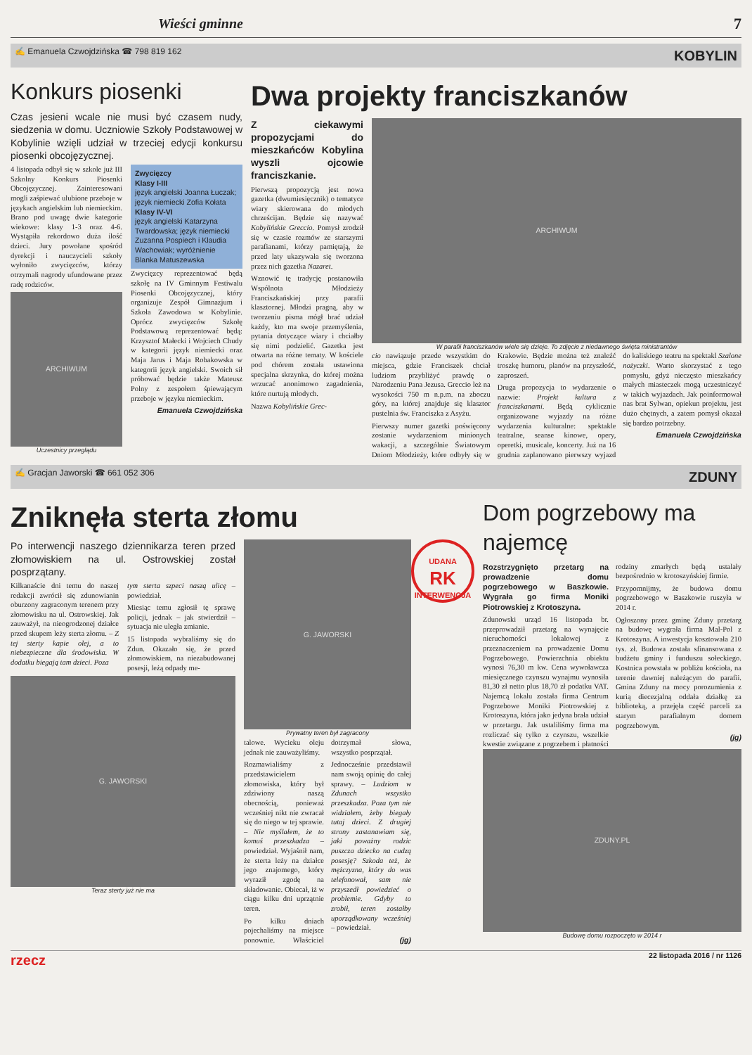Wieści gminne 7
✍ Emanuela Czwojdzińska ☎ 798 819 162 KOBYLIN
Konkurs piosenki
Czas jesieni wcale nie musi być czasem nudy, siedzenia w domu. Uczniowie Szkoły Podstawowej w Kobylinie wzięli udział w trzeciej edycji konkursu piosenki obcojęzycznej.
4 listopada odbył się w szkole już III Szkolny Konkurs Piosenki Obcojęzycznej. Zainteresowani mogli zaśpiewać ulubione przeboje w językach angielskim lub niemieckim. Brano pod uwagę dwie kategorie wiekowe: klasy 1-3 oraz 4-6. Wystąpiła rekordowo duża ilość dzieci. Jury powołane spośród dyrekcji i nauczycieli szkoły wyłoniło zwycięzców, którzy otrzymali nagrody ufundowane przez radę rodziców.
ARCHIWUM
Uczestnicy przeglądu
Zwycięzcy
Klasy I-III
język angielski Joanna Łuczak; język niemiecki Zofia Kołata
Klasy IV-VI
język angielski Katarzyna Twardowska; język niemiecki Zuzanna Pospiech i Klaudia Wachowiak; wyróżnienie Blanka Matuszewska
Zwycięzcy reprezentować będą szkołę na IV Gminnym Festiwalu Piosenki Obcojęzycznej, który organizuje Zespół Gimnazjum i Szkoła Zawodowa w Kobylinie. Oprócz zwycięzców Szkołę Podstawową reprezentować będą: Krzysztof Małecki i Wojciech Chudy w kategorii język niemiecki oraz Maja Jarus i Maja Robakowska w kategorii język angielski. Swoich sił próbować będzie także Mateusz Polny z zespołem śpiewającym przeboje w języku niemieckim.
Emanuela Czwojdzińska
Dwa projekty franciszkanów
Z ciekawymi propozycjami do mieszkańców Kobylina wyszli ojcowie franciszkanie.
Pierwszą propozycją jest nowa gazetka (dwumiesięcznik) o tematyce wiary skierowana do młodych chrześcijan. Będzie się nazywać Kobylińskie Greccio. Pomysł zrodził się w czasie rozmów ze starszymi parafianami, którzy pamiętają, że przed laty ukazywała się tworzona przez nich gazetka Nazaret.
Wznowić tę tradycję postanowiła Wspólnota Młodzieży Franciszkańskiej przy parafii klasztornej. Młodzi pragną, aby w tworzeniu pisma mógł brać udział każdy, kto ma swoje przemyślenia, pytania dotyczące wiary i chciałby się nimi podzielić. Gazetka jest otwarta na różne tematy. W kościele pod chórem została ustawiona specjalna skrzynka, do której można wrzucać anonimowo zagadnienia, które nurtują młodych.
Nazwa Kobylińskie Grec-
ARCHIWUM
W parafii franciszkanów wiele się dzieje. To zdjęcie z niedawnego święta ministrantów
cio nawiązuje przede wszystkim do miejsca, gdzie Franciszek chciał ludziom przybliżyć prawdę o Narodzeniu Pana Jezusa. Greccio leż na wysokości 750 m n.p.m. na zboczu góry, na której znajduje się klasztor pustelnia św. Franciszka z Asyżu.
Pierwszy numer gazetki poświęcony zostanie wydarzeniom minionych wakacji, a szczególnie Światowym Dniom Młodzieży, które odbyły się w Krakowie. Będzie można też znaleźć troszkę humoru, planów na przyszłość, zaproszeń.
Druga propozycja to wydarzenie o nazwie: Projekt kultura z franciszkanami. Będą cyklicznie organizowane wyjazdy na różne wydarzenia kulturalne: spektakle teatralne, seanse kinowe, opery, operetki, musicale, koncerty. Już na 16 grudnia zaplanowano pierwszy wyjazd do kaliskiego teatru na spektakl Szalone nożyczki. Warto skorzystać z tego pomysłu, gdyż nieczęsto mieszkańcy małych miasteczek mogą uczestniczyć w takich wyjazdach. Jak poinformował nas brat Sylwan, opiekun projektu, jest dużo chętnych, a zatem pomysł okazał się bardzo potrzebny.
Emanuela Czwojdzińska
✍ Gracjan Jaworski ☎ 661 052 306 ZDUNY
Zniknęła sterta złomu
UDANA
RK
INTERWENCJA
Po interwencji naszego dziennikarza teren przed złomowiskiem na ul. Ostrowskiej został posprzątany.
Kilkanaście dni temu do naszej redakcji zwrócił się zdunowianin oburzony zagraconym terenem przy złomowisku na ul. Ostrowskiej. Jak zauważył, na nieogrodzonej działce przed skupem leży sterta złomu. – Z tej sterty kapie olej, a to niebezpieczne dla środowiska. W dodatku biegają tam dzieci. Poza
tym sterta szpeci naszą ulicę – powiedział.
Miesiąc temu zgłosił tę sprawę policji, jednak – jak stwierdził – sytuacja nie uległa zmianie.
15 listopada wybraliśmy się do Zdun. Okazało się, że przed złomowiskiem, na niezabudowanej posesji, leżą odpady me-
G. JAWORSKI
Teraz sterty już nie ma
G. JAWORSKI
Prywatny teren był zagracony
talowe. Wycieku oleju jednak nie zauważyliśmy.
Rozmawialiśmy z przedstawicielem złomowiska, który był zdziwiony naszą obecnością, ponieważ wcześniej nikt nie zwracał się do niego w tej sprawie. – Nie myślałem, że to komuś przeszkadza – powiedział. Wyjaśnił nam, że sterta leży na działce jego znajomego, który wyraził zgodę na składowanie. Obiecał, iż w ciągu kilku dni uprzątnie teren.
Po kilku dniach pojechaliśmy na miejsce ponownie. Właściciel dotrzymał słowa, wszystko posprzątał.
Jednocześnie przedstawił nam swoją opinię do całej sprawy. – Ludziom w Zdunach wszystko przeszkadza. Poza tym nie widziałem, żeby biegały tutaj dzieci. Z drugiej strony zastanawiam się, jaki poważny rodzic puszcza dziecko na cudzą posesję? Szkoda też, że mężczyzna, który do was telefonował, sam nie przyszedł powiedzieć o problemie. Gdyby to zrobił, teren zostałby uporządkowany wcześniej – powiedział.
(jg)
Dom pogrzebowy ma najemcę
Rozstrzygnięto przetarg na prowadzenie domu pogrzebowego w Baszkowie. Wygrała go firma Moniki Piotrowskiej z Krotoszyna.
Zdunowski urząd 16 listopada br. przeprowadził przetarg na wynajęcie nieruchomości lokalowej z przeznaczeniem na prowadzenie Domu Pogrzebowego. Powierzchnia obiektu wynosi 76,30 m kw. Cena wywoławcza miesięcznego czynszu wynajmu wynosiła 81,30 zł netto plus 18,70 zł podatku VAT. Najemcą lokalu została firma Centrum Pogrzebowe Moniki Piotrowskiej z Krotoszyna, która jako jedyna brała udział w przetargu. Jak ustaliliśmy firma ma rozliczać się tylko z czynszu, wszelkie kwestie związane z pogrzebem i płatności rodziny zmarłych będą ustalały bezpośrednio w krotoszyńskiej firmie.
Przypomnijmy, że budowa domu pogrzebowego w Baszkowie ruszyła w 2014 r.
Ogłoszony przez gminę Zduny przetarg na budowę wygrała firma Mal-Pol z Krotoszyna. A inwestycja kosztowała 210 tys. zł. Budowa została sfinansowana z budżetu gminy i funduszu sołeckiego. Kostnica powstała w pobliżu kościoła, na terenie dawniej należącym do parafii. Gmina Zduny na mocy porozumienia z kurią diecezjalną oddała działkę za biblioteką, a przejęła część parceli za starym parafialnym domem pogrzebowym.
(jg)
ZDUNY.PL
Budowę domu rozpoczęto w 2014 r
rzecz 22 listopada 2016 / nr 1126